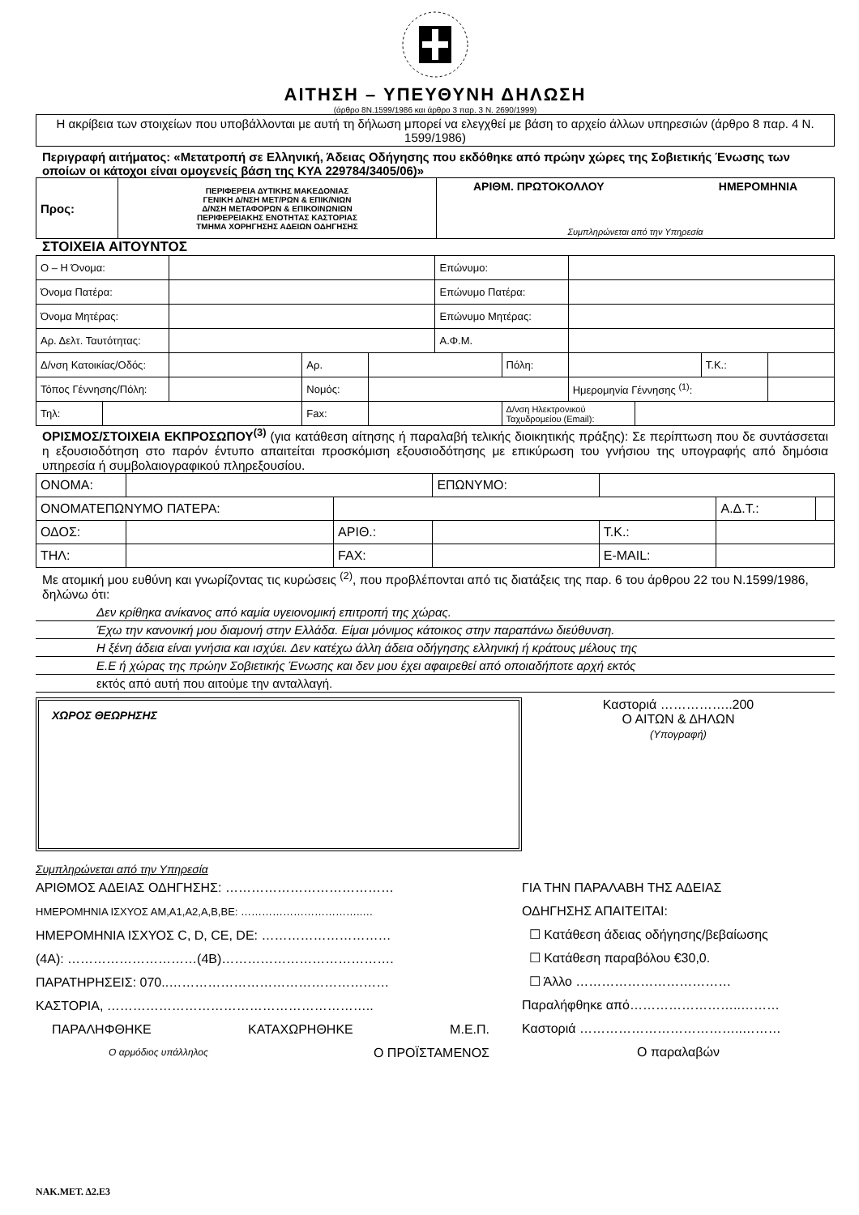ΑΙΤΗΣΗ – ΥΠΕΥΘΥΝΗ ΔΗΛΩΣΗ
(άρθρο 8Ν.1599/1986 και άρθρο 3 παρ. 3 Ν. 2690/1999)
Η ακρίβεια των στοιχείων που υποβάλλονται με αυτή τη δήλωση μπορεί να ελεγχθεί με βάση το αρχείο άλλων υπηρεσιών (άρθρο 8 παρ. 4 Ν. 1599/1986)
Περιγραφή αιτήματος: «Μετατροπή σε Ελληνική, Άδειας Οδήγησης που εκδόθηκε από πρώην χώρες της Σοβιετικής Ένωσης των οποίων οι κάτοχοι είναι ομογενείς βάση της ΚΥΑ 229784/3405/06)»
| Προς: | ΠΕΡΙΦΕΡΕΙΑ ΔΥΤΙΚΗΣ ΜΑΚΕΔΟΝΙΑΣ ΓΕΝΙΚΗ Δ/ΝΣΗ ΜΕΤ/ΡΩΝ & ΕΠΙΚ/ΝΙΩΝ Δ/ΝΣΗ ΜΕΤΑΦΟΡΩΝ & ΕΠΙΚΟΙΝΩΝΙΩΝ ΠΕΡΙΦΕΡΕΙΑΚΗΣ ΕΝΟΤΗΤΑΣ ΚΑΣΤΟΡΙΑΣ ΤΜΗΜΑ ΧΟΡΗΓΗΣΗΣ ΑΔΕΙΩΝ ΟΔΗΓΗΣΗΣ | ΑΡΙΘΜ. ΠΡΩΤΟΚΟΛΛΟΥ ΗΜΕΡΟΜΗΝΙΑ Συμπληρώνεται από την Υπηρεσία |
ΣΤΟΙΧΕΙΑ ΑΙΤΟΥΝΤΟΣ
| Ο – Η Όνομα: | | | | | Επώνυμο: | | | | | |
| Όνομα Πατέρα: | | | | | Επώνυμο Πατέρα: | | | | | |
| Όνομα Μητέρας: | | | | | Επώνυμο Μητέρας: | | | | | |
| Αρ. Δελτ. Ταυτότητας: | | | | | Α.Φ.Μ. | | | | | |
| Δ/νση Κατοικίας/Οδός: | | | Αρ. | | | Πόλη: | | | Τ.Κ.: | |
| Τόπος Γέννησης/Πόλη: | | | Νομός: | | | | Ημερομηνία Γέννησης <sup>(1)</sup>: | | | |
| Τηλ: | | | Fax: | | | Δ/νση Ηλεκτρονικού Ταχυδρομείου (Email): | | | | |
ΟΡΙΣΜΟΣ/ΣΤΟΙΧΕΙΑ ΕΚΠΡΟΣΩΠΟΥ<sup>(3)</sup> (για κατάθεση αίτησης ή παραλαβή τελικής διοικητικής πράξης): Σε περίπτωση που δε συντάσσεται η εξουσιοδότηση στο παρόν έντυπο απαιτείται προσκόμιση εξουσιοδότησης με επικύρωση του γνήσιου της υπογραφής από δημόσια υπηρεσία ή συμβολαιογραφικού πληρεξουσίου.
| ΟΝΟΜΑ: | | | | ΕΠΩΝΥΜΟ: | | | |
| ΟΝΟΜΑΤΕΠΩΝΥΜΟ ΠΑΤΕΡΑ: | | | | | | Α.Δ.Τ.: | |
| ΟΔΟΣ: | | | ΑΡΙΘ.: | | Τ.Κ.: | | |
| ΤΗΛ: | | | FAX: | | E-MAIL: | | |
Με ατομική μου ευθύνη και γνωρίζοντας τις κυρώσεις <sup>(2)</sup>, που προβλέπονται από τις διατάξεις της παρ. 6 του άρθρου 22 του Ν.1599/1986, δηλώνω ότι:
Δεν κρίθηκα ανίκανος από καμία υγειονομική επιτροπή της χώρας.
Έχω την κανονική μου διαμονή στην Ελλάδα. Είμαι μόνιμος κάτοικος στην παραπάνω διεύθυνση.
Η ξένη άδεια είναι γνήσια και ισχύει. Δεν κατέχω άλλη άδεια οδήγησης ελληνική ή κράτους μέλους της
Ε.Ε ή χώρας της πρώην Σοβιετικής Ένωσης και δεν μου έχει αφαιρεθεί από οποιαδήποτε αρχή εκτός
εκτός από αυτή που αιτούμε την ανταλλαγή.
ΧΩΡΟΣ ΘΕΩΡΗΣΗΣ
Καστοριά ……………..200
Ο ΑΙΤΩΝ & ΔΗΛΩΝ
(Υπογραφή)
Συμπληρώνεται από την Υπηρεσία
ΑΡΙΘΜΟΣ ΑΔΕΙΑΣ ΟΔΗΓΗΣΗΣ: …………………………………
ΗΜΕΡΟΜΗΝΙΑ ΙΣΧΥΟΣ ΑΜ,Α1,Α2,Α,Β,ΒΕ: ……………………………..…
ΗΜΕΡΟΜΗΝΙΑ ΙΣΧΥΟΣ C, D, CE, DE: …………………………
(4Α): …………………………(4Β)………………………………….
ΠΑΡΑΤΗΡΗΣΕΙΣ: 070..……………………………………………
ΚΑΣΤΟΡΙΑ, ……………………………………………………..
ΠΑΡΑΛΗΦΘΗΚΕ ΚΑΤΑΧΩΡΗΘΗΚΕ Μ.Ε.Π.
Ο αρμόδιος υπάλληλος Ο ΠΡΟΪΣΤΑΜΕΝΟΣ
ΓΙΑ ΤΗΝ ΠΑΡΑΛΑΒΗ ΤΗΣ ΑΔΕΙΑΣ
ΟΔΗΓΗΣΗΣ ΑΠΑΙΤΕΙΤΑΙ:
☐ Κατάθεση άδειας οδήγησης/βεβαίωσης
☐ Κατάθεση παραβόλου €30,0.
☐ Άλλο ………………………………
Παραλήφθηκε από……………………..………
Καστοριά ………………………………..………
Ο παραλαβών
ΝΑΚ.ΜΕΤ. Δ2.Ε3